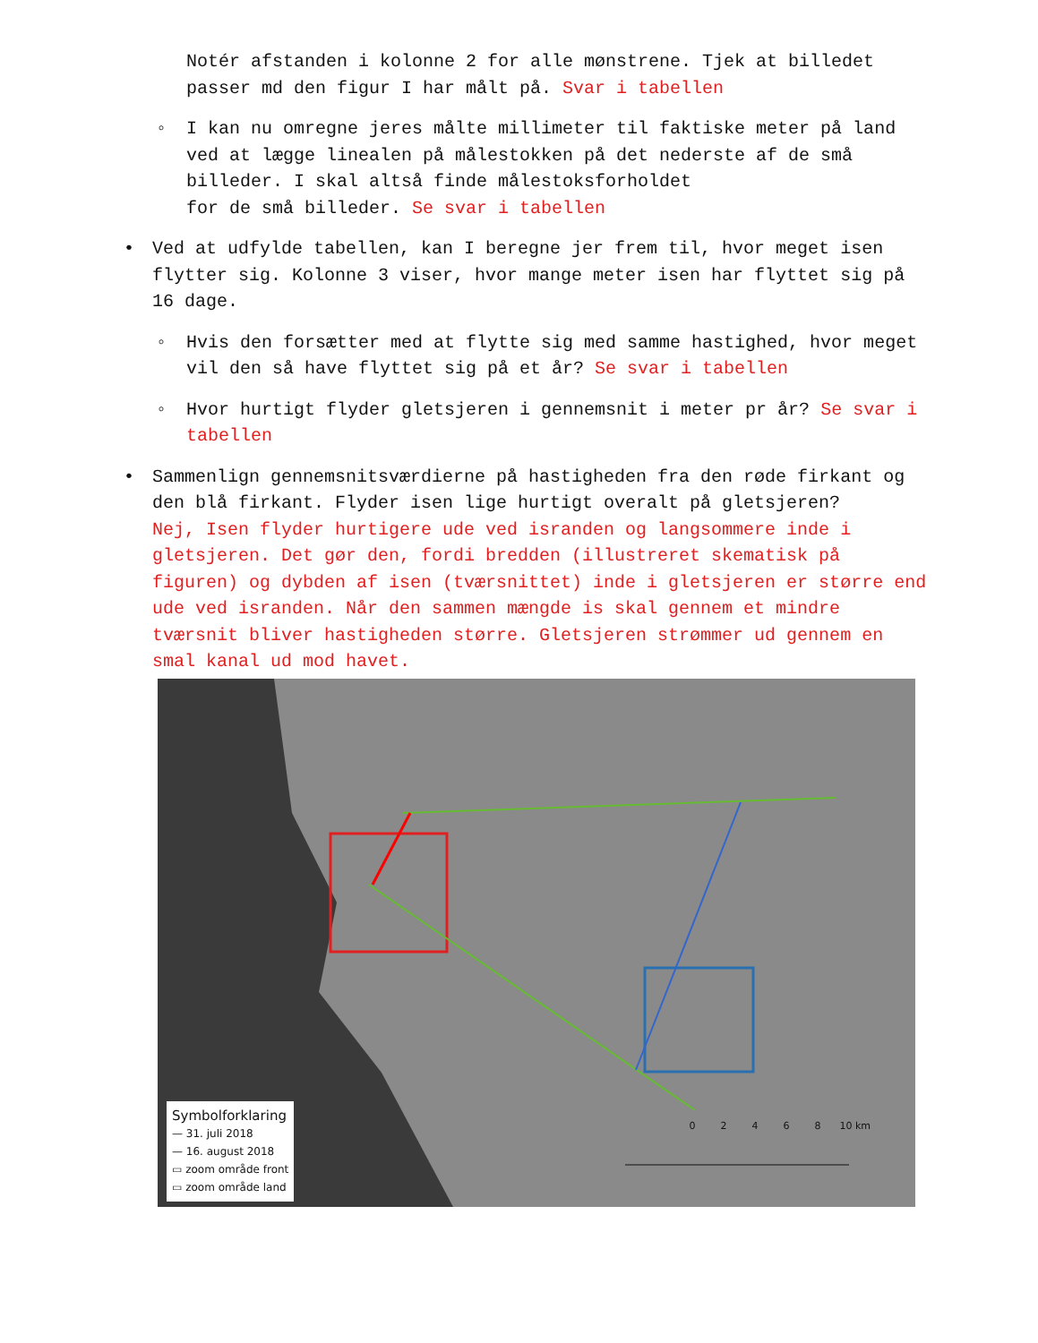Notér afstanden i kolonne 2 for alle mønstrene. Tjek at billedet passer md den figur I har målt på. Svar i tabellen
◦ I kan nu omregne jeres målte millimeter til faktiske meter på land ved at lægge linealen på målestokken på det nederste af de små
billeder. I skal altså finde målestoksforholdet
for de små billeder. Se svar i tabellen
• Ved at udfylde tabellen, kan I beregne jer frem til, hvor meget isen flytter sig. Kolonne 3 viser, hvor mange meter isen har flyttet sig på 16 dage.
◦ Hvis den forsætter med at flytte sig med samme hastighed, hvor meget vil den så have flyttet sig på et år? Se svar i tabellen
◦ Hvor hurtigt flyder gletsjeren i gennemsnit i meter pr år? Se svar i tabellen
• Sammenlign gennemsnitsværdierne på hastigheden fra den røde firkant og den blå firkant. Flyder isen lige hurtigt overalt på gletsjeren?
Nej, Isen flyder hurtigere ude ved isranden og langsommere inde i gletsjeren. Det gør den, fordi bredden (illustreret skematisk på figuren) og dybden af isen (tværsnittet) inde i gletsjeren er større end ude ved isranden. Når den sammen mængde is skal gennem et mindre tværsnit bliver hastigheden større. Gletsjeren strømmer ud gennem en smal kanal ud mod havet.
Symbolforklaring
— 31. juli 2018
— 16. august 2018
▭ zoom område front
▭ zoom område land
0 2 4 6 8 10 km